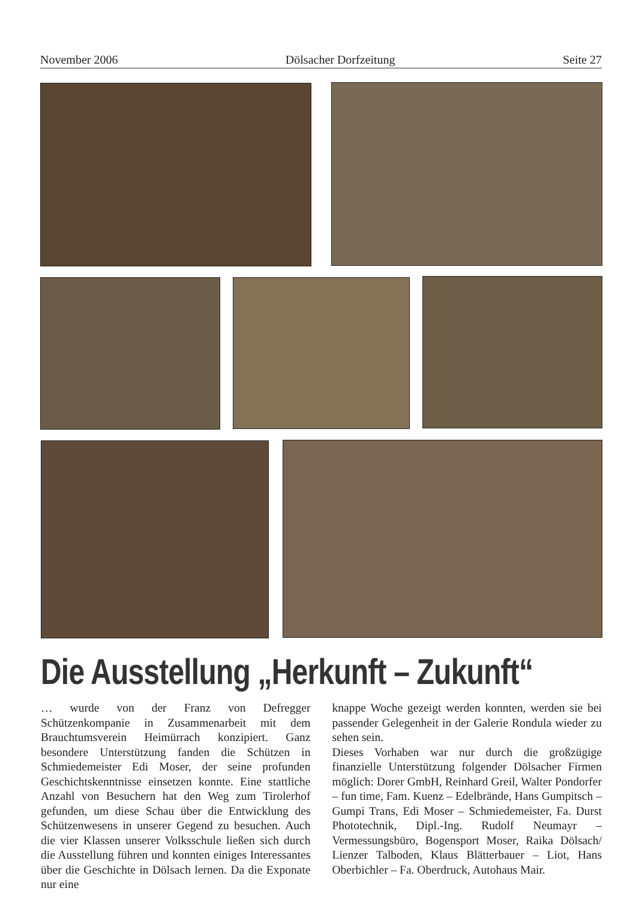November 2006 Dölsacher Dorfzeitung Seite 27
Die Ausstellung „Herkunft – Zukunft“
… wurde von der Franz von Defregger Schützenkompanie in Zusammenarbeit mit dem Brauchtumsverein Heimürrach konzipiert. Ganz besondere Unterstützung fanden die Schützen in Schmiedemeister Edi Moser, der seine profunden Geschichtskenntnisse einsetzen konnte. Eine stattliche Anzahl von Besuchern hat den Weg zum Tirolerhof gefunden, um diese Schau über die Entwicklung des Schützenwesens in unserer Gegend zu besuchen. Auch die vier Klassen unserer Volksschule ließen sich durch die Ausstellung führen und konnten einiges Interessantes über die Geschichte in Dölsach lernen. Da die Exponate nur eine
knappe Woche gezeigt werden konnten, werden sie bei passender Gelegenheit in der Galerie Rondula wieder zu sehen sein.
Dieses Vorhaben war nur durch die großzügige finanzielle Unterstützung folgender Dölsacher Firmen möglich: Dorer GmbH, Reinhard Greil, Walter Pondorfer – fun time, Fam. Kuenz – Edelbrände, Hans Gumpitsch – Gumpi Trans, Edi Moser – Schmiedemeister, Fa. Durst Phototechnik, Dipl.-Ing. Rudolf Neumayr – Vermessungsbüro, Bogensport Moser, Raika Dölsach/ Lienzer Talboden, Klaus Blätterbauer – Liot, Hans Oberbichler – Fa. Oberdruck, Autohaus Mair.